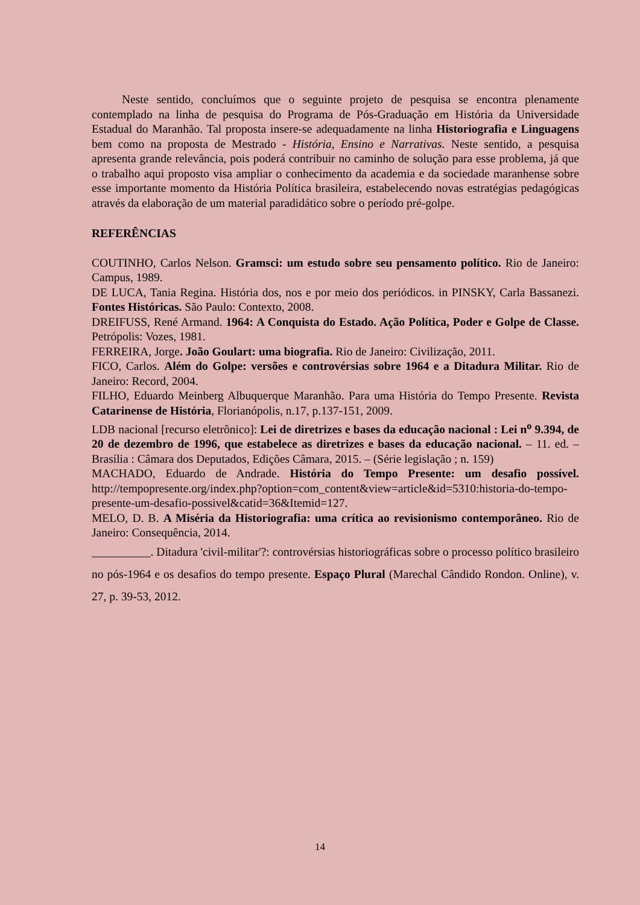Neste sentido, concluímos que o seguinte projeto de pesquisa se encontra plenamente contemplado na linha de pesquisa do Programa de Pós-Graduação em História da Universidade Estadual do Maranhão. Tal proposta insere-se adequadamente na linha Historiografia e Linguagens bem como na proposta de Mestrado - História, Ensino e Narrativas. Neste sentido, a pesquisa apresenta grande relevância, pois poderá contribuir no caminho de solução para esse problema, já que o trabalho aqui proposto visa ampliar o conhecimento da academia e da sociedade maranhense sobre esse importante momento da História Política brasileira, estabelecendo novas estratégias pedagógicas através da elaboração de um material paradidático sobre o período pré-golpe.
REFERÊNCIAS
COUTINHO, Carlos Nelson. Gramsci: um estudo sobre seu pensamento político. Rio de Janeiro: Campus, 1989.
DE LUCA, Tania Regina. História dos, nos e por meio dos periódicos. in PINSKY, Carla Bassanezi. Fontes Históricas. São Paulo: Contexto, 2008.
DREIFUSS, René Armand. 1964: A Conquista do Estado. Ação Política, Poder e Golpe de Classe. Petrópolis: Vozes, 1981.
FERREIRA, Jorge. João Goulart: uma biografia. Rio de Janeiro: Civilização, 2011.
FICO, Carlos. Além do Golpe: versões e controvérsias sobre 1964 e a Ditadura Militar. Rio de Janeiro: Record, 2004.
FILHO, Eduardo Meinberg Albuquerque Maranhão. Para uma História do Tempo Presente. Revista Catarinense de História, Florianópolis, n.17, p.137-151, 2009.
LDB nacional [recurso eletrônico]: Lei de diretrizes e bases da educação nacional : Lei n<sup>o</sup> 9.394, de 20 de dezembro de 1996, que estabelece as diretrizes e bases da educação nacional. – 11. ed. –Brasília : Câmara dos Deputados, Edições Câmara, 2015. – (Série legislação ; n. 159)
MACHADO, Eduardo de Andrade. História do Tempo Presente: um desafio possível. http://tempopresente.org/index.php?option=com_content&view=article&id=5310:historia-do-tempo-presente-um-desafio-possivel&catid=36&Itemid=127.
MELO, D. B. A Miséria da Historiografia: uma crítica ao revisionismo contemporâneo. Rio de Janeiro: Consequência, 2014.
__________. Ditadura 'civil-militar'?: controvérsias historiográficas sobre o processo político brasileiro no pós-1964 e os desafios do tempo presente. Espaço Plural (Marechal Cândido Rondon. Online), v. 27, p. 39-53, 2012.
14